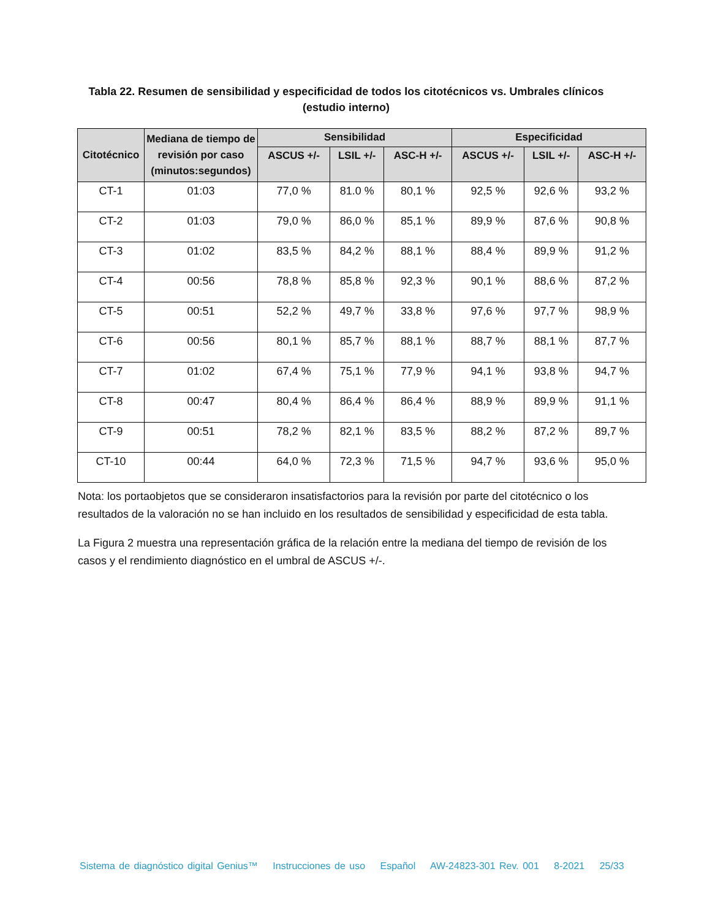Tabla 22. Resumen de sensibilidad y especificidad de todos los citotécnicos vs. Umbrales clínicos (estudio interno)
| Citotécnico | Mediana de tiempo de revisión por caso (minutos:segundos) | Sensibilidad | | | Especificidad | | |
| --- | --- | --- | --- | --- | --- | --- | --- |
| | | ASCUS +/- | LSIL +/- | ASC-H +/- | ASCUS +/- | LSIL +/- | ASC-H +/- |
| CT-1 | 01:03 | 77,0 % | 81.0 % | 80,1 % | 92,5 % | 92,6 % | 93,2 % |
| CT-2 | 01:03 | 79,0 % | 86,0 % | 85,1 % | 89,9 % | 87,6 % | 90,8 % |
| CT-3 | 01:02 | 83,5 % | 84,2 % | 88,1 % | 88,4 % | 89,9 % | 91,2 % |
| CT-4 | 00:56 | 78,8 % | 85,8 % | 92,3 % | 90,1 % | 88,6 % | 87,2 % |
| CT-5 | 00:51 | 52,2 % | 49,7 % | 33,8 % | 97,6 % | 97,7 % | 98,9 % |
| CT-6 | 00:56 | 80,1 % | 85,7 % | 88,1 % | 88,7 % | 88,1 % | 87,7 % |
| CT-7 | 01:02 | 67,4 % | 75,1 % | 77,9 % | 94,1 % | 93,8 % | 94,7 % |
| CT-8 | 00:47 | 80,4 % | 86,4 % | 86,4 % | 88,9 % | 89,9 % | 91,1 % |
| CT-9 | 00:51 | 78,2 % | 82,1 % | 83,5 % | 88,2 % | 87,2 % | 89,7 % |
| CT-10 | 00:44 | 64,0 % | 72,3 % | 71,5 % | 94,7 % | 93,6 % | 95,0 % |
Nota: los portaobjetos que se consideraron insatisfactorios para la revisión por parte del citotécnico o los resultados de la valoración no se han incluido en los resultados de sensibilidad y especificidad de esta tabla.
La Figura 2 muestra una representación gráfica de la relación entre la mediana del tiempo de revisión de los casos y el rendimiento diagnóstico en el umbral de ASCUS +/-.
Sistema de diagnóstico digital Genius™ Instrucciones de uso Español AW-24823-301 Rev. 001 8-2021 25/33